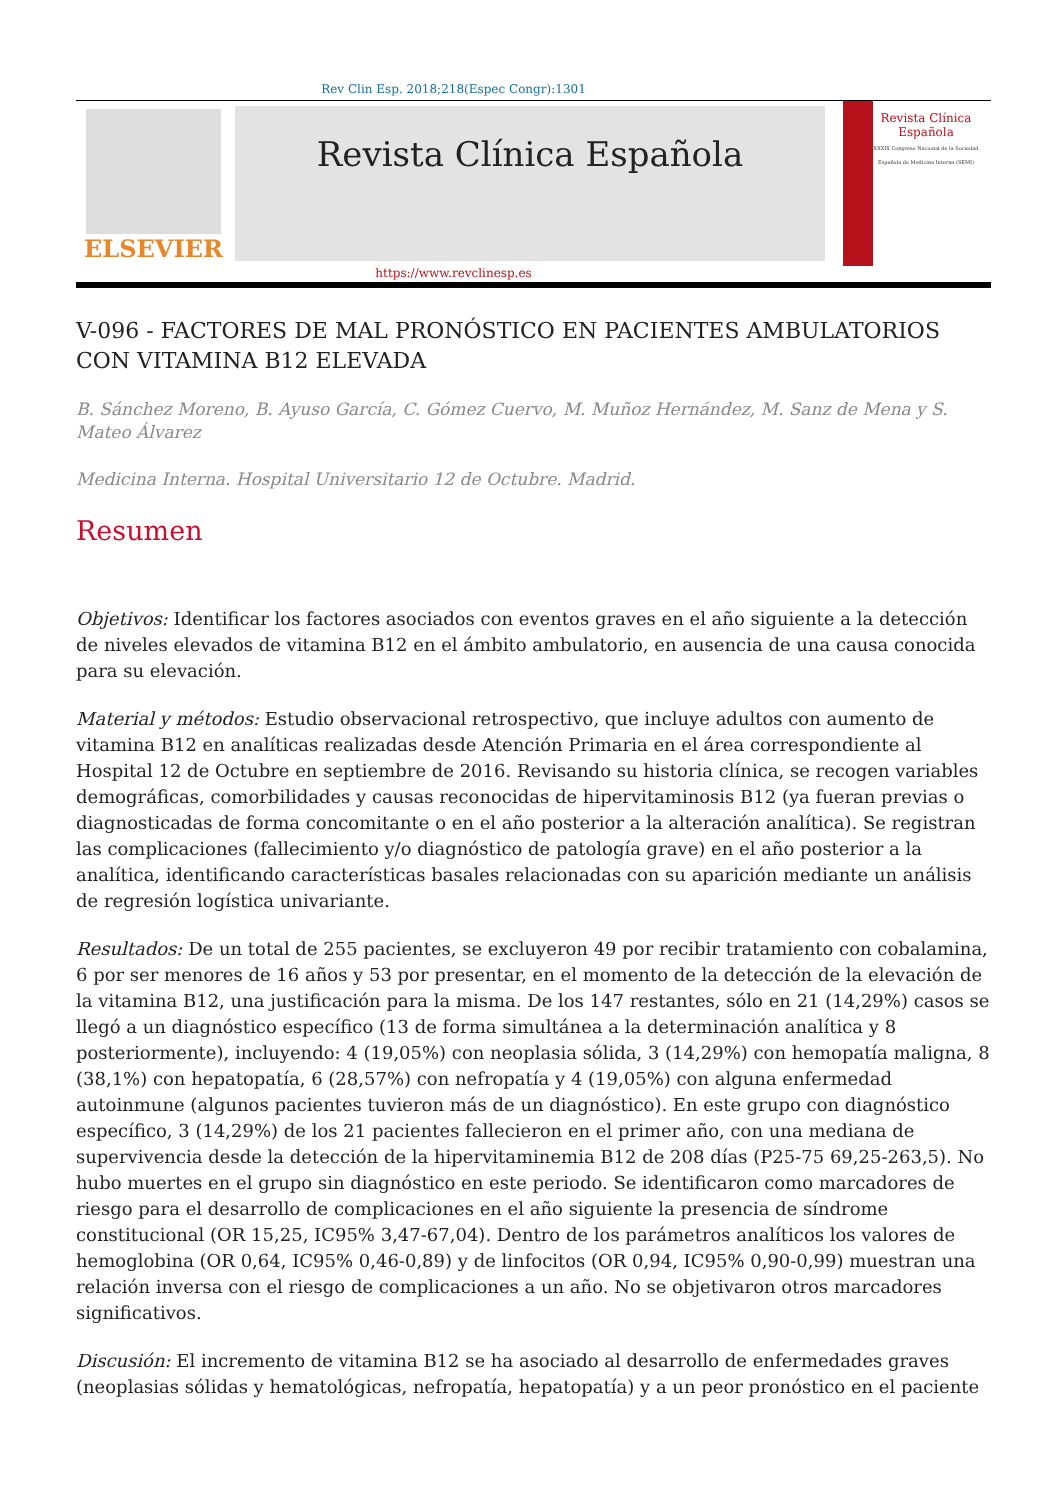Rev Clin Esp. 2018;218(Espec Congr):1301
ELSEVIER
Revista Clínica Española
Revista Clínica Española
XXXIX Congreso Nacional de la Sociedad Española de Medicina Interna (SEMI)
https://www.revclinesp.es
V-096 - FACTORES DE MAL PRONÓSTICO EN PACIENTES AMBULATORIOS CON VITAMINA B12 ELEVADA
B. Sánchez Moreno, B. Ayuso García, C. Gómez Cuervo, M. Muñoz Hernández, M. Sanz de Mena y S. Mateo Álvarez
Medicina Interna. Hospital Universitario 12 de Octubre. Madrid.
Resumen
Objetivos: Identificar los factores asociados con eventos graves en el año siguiente a la detección de niveles elevados de vitamina B12 en el ámbito ambulatorio, en ausencia de una causa conocida para su elevación.
Material y métodos: Estudio observacional retrospectivo, que incluye adultos con aumento de vitamina B12 en analíticas realizadas desde Atención Primaria en el área correspondiente al Hospital 12 de Octubre en septiembre de 2016. Revisando su historia clínica, se recogen variables demográficas, comorbilidades y causas reconocidas de hipervitaminosis B12 (ya fueran previas o diagnosticadas de forma concomitante o en el año posterior a la alteración analítica). Se registran las complicaciones (fallecimiento y/o diagnóstico de patología grave) en el año posterior a la analítica, identificando características basales relacionadas con su aparición mediante un análisis de regresión logística univariante.
Resultados: De un total de 255 pacientes, se excluyeron 49 por recibir tratamiento con cobalamina, 6 por ser menores de 16 años y 53 por presentar, en el momento de la detección de la elevación de la vitamina B12, una justificación para la misma. De los 147 restantes, sólo en 21 (14,29%) casos se llegó a un diagnóstico específico (13 de forma simultánea a la determinación analítica y 8 posteriormente), incluyendo: 4 (19,05%) con neoplasia sólida, 3 (14,29%) con hemopatía maligna, 8 (38,1%) con hepatopatía, 6 (28,57%) con nefropatía y 4 (19,05%) con alguna enfermedad autoinmune (algunos pacientes tuvieron más de un diagnóstico). En este grupo con diagnóstico específico, 3 (14,29%) de los 21 pacientes fallecieron en el primer año, con una mediana de supervivencia desde la detección de la hipervitaminemia B12 de 208 días (P25-75 69,25-263,5). No hubo muertes en el grupo sin diagnóstico en este periodo. Se identificaron como marcadores de riesgo para el desarrollo de complicaciones en el año siguiente la presencia de síndrome constitucional (OR 15,25, IC95% 3,47-67,04). Dentro de los parámetros analíticos los valores de hemoglobina (OR 0,64, IC95% 0,46-0,89) y de linfocitos (OR 0,94, IC95% 0,90-0,99) muestran una relación inversa con el riesgo de complicaciones a un año. No se objetivaron otros marcadores significativos.
Discusión: El incremento de vitamina B12 se ha asociado al desarrollo de enfermedades graves (neoplasias sólidas y hematológicas, nefropatía, hepatopatía) y a un peor pronóstico en el paciente